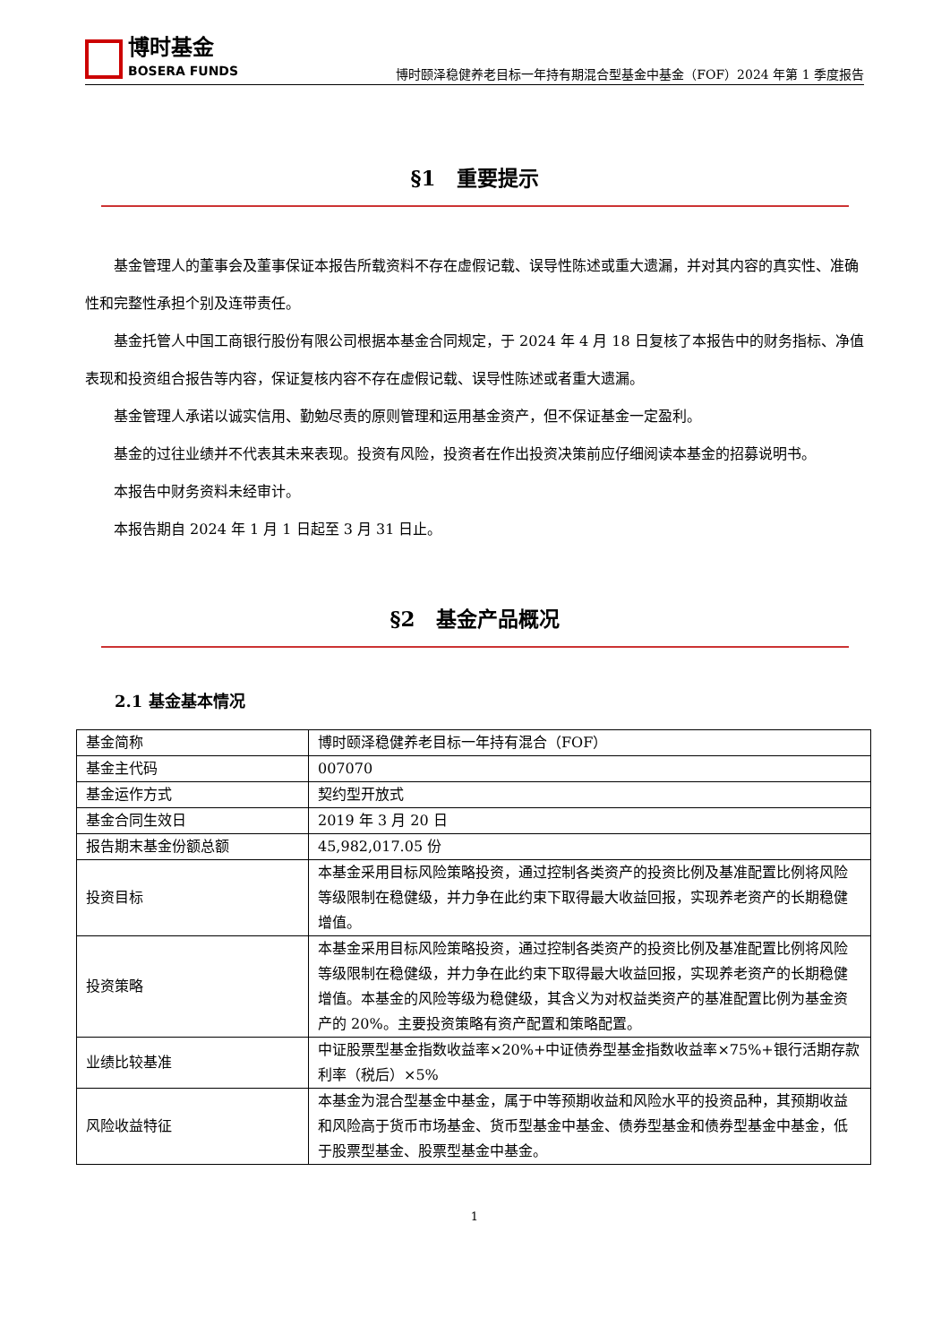博时基金
BOSERA FUNDS
博时颐泽稳健养老目标一年持有期混合型基金中基金（FOF）2024 年第 1 季度报告
§1　重要提示
基金管理人的董事会及董事保证本报告所载资料不存在虚假记载、误导性陈述或重大遗漏，并对其内容的真实性、准确性和完整性承担个别及连带责任。
基金托管人中国工商银行股份有限公司根据本基金合同规定，于 2024 年 4 月 18 日复核了本报告中的财务指标、净值表现和投资组合报告等内容，保证复核内容不存在虚假记载、误导性陈述或者重大遗漏。
基金管理人承诺以诚实信用、勤勉尽责的原则管理和运用基金资产，但不保证基金一定盈利。
基金的过往业绩并不代表其未来表现。投资有风险，投资者在作出投资决策前应仔细阅读本基金的招募说明书。
本报告中财务资料未经审计。
本报告期自 2024 年 1 月 1 日起至 3 月 31 日止。
§2　基金产品概况
2.1 基金基本情况
| 基金简称 | 博时颐泽稳健养老目标一年持有混合（FOF） |
| 基金主代码 | 007070 |
| 基金运作方式 | 契约型开放式 |
| 基金合同生效日 | 2019 年 3 月 20 日 |
| 报告期末基金份额总额 | 45,982,017.05 份 |
| 投资目标 | 本基金采用目标风险策略投资，通过控制各类资产的投资比例及基准配置比例将风险等级限制在稳健级，并力争在此约束下取得最大收益回报，实现养老资产的长期稳健增值。 |
| 投资策略 | 本基金采用目标风险策略投资，通过控制各类资产的投资比例及基准配置比例将风险等级限制在稳健级，并力争在此约束下取得最大收益回报，实现养老资产的长期稳健增值。本基金的风险等级为稳健级，其含义为对权益类资产的基准配置比例为基金资产的 20%。主要投资策略有资产配置和策略配置。 |
| 业绩比较基准 | 中证股票型基金指数收益率×20%+中证债券型基金指数收益率×75%+银行活期存款利率（税后）×5% |
| 风险收益特征 | 本基金为混合型基金中基金，属于中等预期收益和风险水平的投资品种，其预期收益和风险高于货币市场基金、货币型基金中基金、债券型基金和债券型基金中基金，低于股票型基金、股票型基金中基金。 |
1